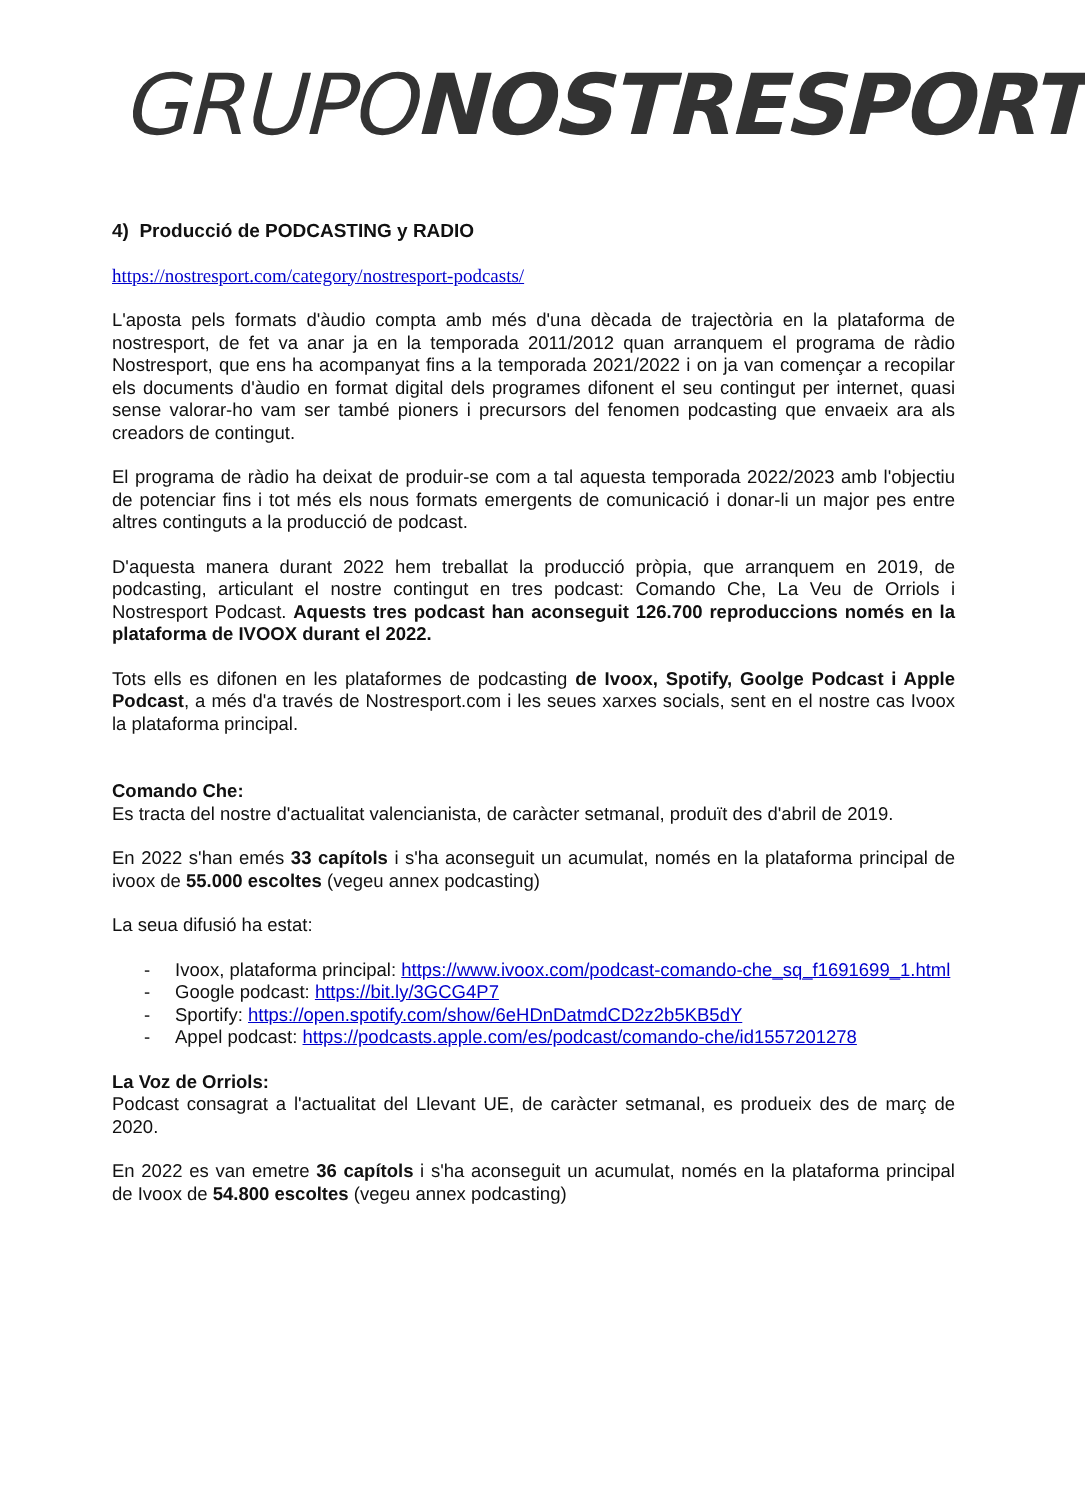GRUPO NOSTRESPORT
4) Producció de PODCASTING y RADIO
https://nostresport.com/category/nostresport-podcasts/
L'aposta pels formats d'àudio compta amb més d'una dècada de trajectòria en la plataforma de nostresport, de fet va anar ja en la temporada 2011/2012 quan arranquem el programa de ràdio Nostresport, que ens ha acompanyat fins a la temporada 2021/2022 i on ja van començar a recopilar els documents d'àudio en format digital dels programes difonent el seu contingut per internet, quasi sense valorar-ho vam ser també pioners i precursors del fenomen podcasting que envaeix ara als creadors de contingut.
El programa de ràdio ha deixat de produir-se com a tal aquesta temporada 2022/2023 amb l'objectiu de potenciar fins i tot més els nous formats emergents de comunicació i donar-li un major pes entre altres continguts a la producció de podcast.
D'aquesta manera durant 2022 hem treballat la producció pròpia, que arranquem en 2019, de podcasting, articulant el nostre contingut en tres podcast: Comando Che, La Veu de Orriols i Nostresport Podcast. Aquests tres podcast han aconseguit 126.700 reproduccions només en la plataforma de IVOOX durant el 2022.
Tots ells es difonen en les plataformes de podcasting de Ivoox, Spotify, Goolge Podcast i Apple Podcast, a més d'a través de Nostresport.com i les seues xarxes socials, sent en el nostre cas Ivoox la plataforma principal.
Comando Che:
Es tracta del nostre d'actualitat valencianista, de caràcter setmanal, produït des d'abril de 2019.
En 2022 s'han emés 33 capítols i s'ha aconseguit un acumulat, només en la plataforma principal de ivoox de 55.000 escoltes (vegeu annex podcasting)
La seua difusió ha estat:
- Ivoox, plataforma principal: https://www.ivoox.com/podcast-comando-che_sq_f1691699_1.html
- Google podcast: https://bit.ly/3GCG4P7
- Sportify: https://open.spotify.com/show/6eHDnDatmdCD2z2b5KB5dY
- Appel podcast: https://podcasts.apple.com/es/podcast/comando-che/id1557201278
La Voz de Orriols:
Podcast consagrat a l'actualitat del Llevant UE, de caràcter setmanal, es produeix des de març de 2020.
En 2022 es van emetre 36 capítols i s'ha aconseguit un acumulat, només en la plataforma principal de Ivoox de 54.800 escoltes (vegeu annex podcasting)